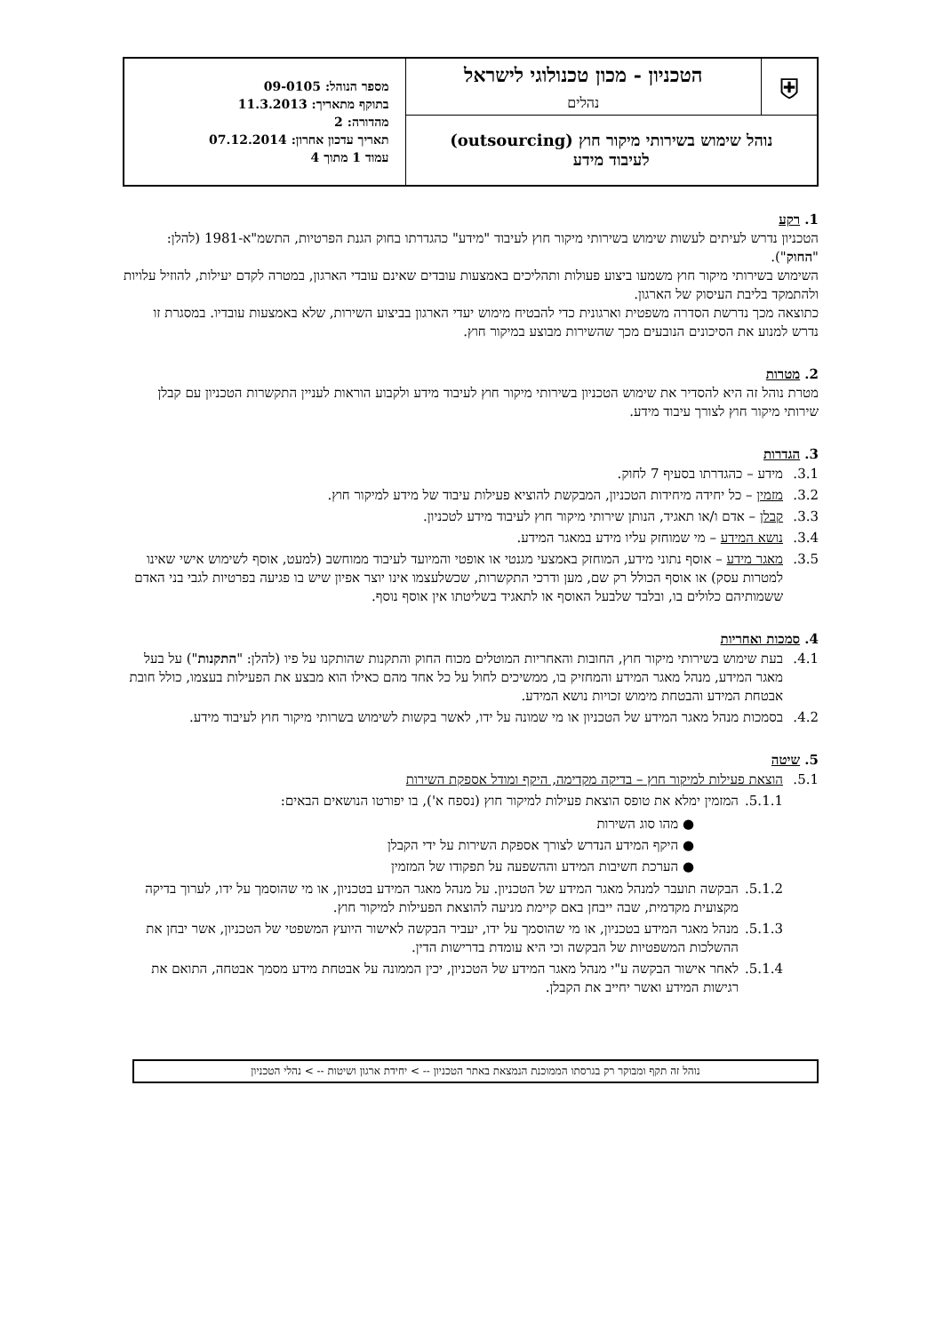| ⛨ | הטכניון - מכון טכנולוגי לישראל נהלים | מספר הנוהל: 09-0105 בתוקף מתאריך: 11.3.2013 מהדורה: 2 תאריך עדכון אחרון: 07.12.2014 עמוד 1 מתוך 4 |
| נוהל שימוש בשירותי מיקור חוץ (outsourcing) לעיבוד מידע | | |
1. רקע
הטכניון נדרש לעיתים לעשות שימוש בשירותי מיקור חוץ לעיבוד "מידע" כהגדרתו בחוק הגנת הפרטיות, התשמ"א-1981 (להלן: "החוק").
השימוש בשירותי מיקור חוץ משמעו ביצוע פעולות ותהליכים באמצעות עובדים שאינם עובדי הארגון, במטרה לקדם יעילות, להוזיל עלויות ולהתמקד בליבת העיסוק של הארגון.
כתוצאה מכך נדרשת הסדרה משפטית וארגונית כדי להבטיח מימוש יעדי הארגון בביצוע השירות, שלא באמצעות עובדיו. במסגרת זו נדרש למנוע את הסיכונים הנובעים מכך שהשירות מבוצע במיקור חוץ.
2. מטרות
מטרת נוהל זה היא להסדיר את שימוש הטכניון בשירותי מיקור חוץ לעיבוד מידע ולקבוע הוראות לעניין התקשרות הטכניון עם קבלן שירותי מיקור חוץ לצורך עיבוד מידע.
3. הגדרות
3.1. מידע – כהגדרתו בסעיף 7 לחוק.
3.2. מזמין – כל יחידה מיחידות הטכניון, המבקשת להוציא פעילות עיבוד של מידע למיקור חוץ.
3.3. קבלן – אדם ו/או תאגיד, הנותן שירותי מיקור חוץ לעיבוד מידע לטכניון.
3.4. נושא המידע – מי שמוחזק עליו מידע במאגר המידע.
3.5. מאגר מידע – אוסף נתוני מידע, המוחזק באמצעי מגנטי או אופטי והמיועד לעיבוד ממוחשב (למעט, אוסף לשימוש אישי שאינו למטרות עסק) או אוסף הכולל רק שם, מען ודרכי התקשרות, שכשלעצמו אינו יוצר אפיון שיש בו פגיעה בפרטיות לגבי בני האדם ששמותיהם כלולים בו, ובלבד שלבעל האוסף או לתאגיד בשליטתו אין אוסף נוסף.
4. סמכות ואחריות
4.1. בעת שימוש בשירותי מיקור חוץ, החובות והאחריות המוטלים מכוח החוק והתקנות שהותקנו על פיו (להלן: "התקנות") על בעל מאגר המידע, מנהל מאגר המידע והמחזיק בו, ממשיכים לחול על כל אחד מהם כאילו הוא מבצע את הפעילות בעצמו, כולל חובת אבטחת המידע והבטחת מימוש זכויות נושא המידע.
4.2. בסמכות מנהל מאגר המידע של הטכניון או מי שמונה על ידו, לאשר בקשות לשימוש בשרותי מיקור חוץ לעיבוד מידע.
5. שיטה
5.1. הוצאת פעילות למיקור חוץ – בדיקה מקדימה, היקף ומודל אספקת השירות
5.1.1. המזמין ימלא את טופס הוצאת פעילות למיקור חוץ (נספח א'), בו יפורטו הנושאים הבאים:
● מהו סוג השירות
● היקף המידע הנדרש לצורך אספקת השירות על ידי הקבלן
● הערכת חשיבות המידע וההשפעה על תפקודו של המזמין
5.1.2. הבקשה תועבר למנהל מאגר המידע של הטכניון. על מנהל מאגר המידע בטכניון, או מי שהוסמך על ידו, לערוך בדיקה מקצועית מקדמית, שבה ייבחן באם קיימת מניעה להוצאת הפעילות למיקור חוץ.
5.1.3. מנהל מאגר המידע בטכניון, או מי שהוסמך על ידו, יעביר הבקשה לאישור היועץ המשפטי של הטכניון, אשר יבחן את ההשלכות המשפטיות של הבקשה וכי היא עומדת בדרישות הדין.
5.1.4. לאחר אישור הבקשה ע"י מנהל מאגר המידע של הטכניון, יכין הממונה על אבטחת מידע מסמך אבטחה, התואם את רגישות המידע ואשר יחייב את הקבלן.
נוהל זה תקף ומבוקר רק בגרסתו הממוכנת הנמצאת באתר הטכניון -- > יחידת ארגון ושיטות -- > נהלי הטכניון